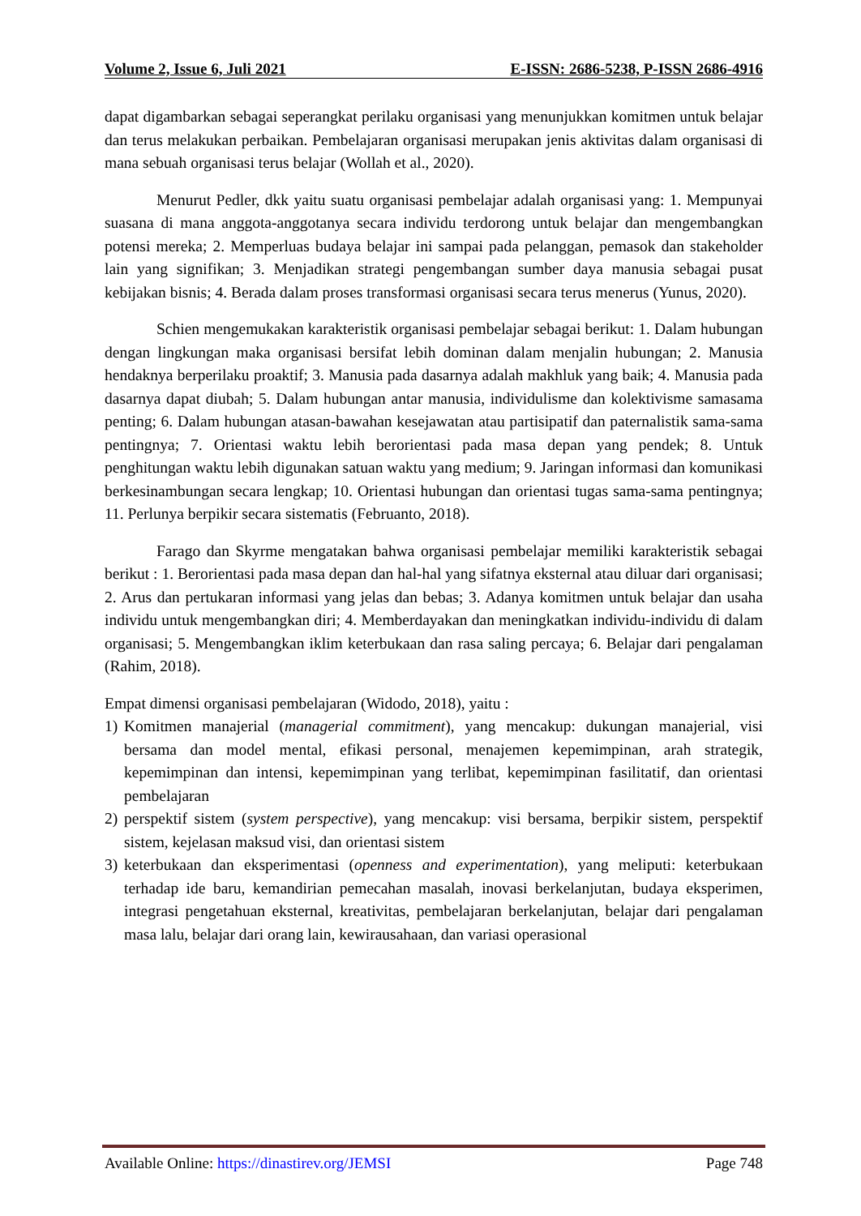Volume 2, Issue 6, Juli 2021 E-ISSN: 2686-5238, P-ISSN 2686-4916
dapat digambarkan sebagai seperangkat perilaku organisasi yang menunjukkan komitmen untuk belajar dan terus melakukan perbaikan. Pembelajaran organisasi merupakan jenis aktivitas dalam organisasi di mana sebuah organisasi terus belajar (Wollah et al., 2020).
Menurut Pedler, dkk yaitu suatu organisasi pembelajar adalah organisasi yang: 1. Mempunyai suasana di mana anggota-anggotanya secara individu terdorong untuk belajar dan mengembangkan potensi mereka; 2. Memperluas budaya belajar ini sampai pada pelanggan, pemasok dan stakeholder lain yang signifikan; 3. Menjadikan strategi pengembangan sumber daya manusia sebagai pusat kebijakan bisnis; 4. Berada dalam proses transformasi organisasi secara terus menerus (Yunus, 2020).
Schien mengemukakan karakteristik organisasi pembelajar sebagai berikut: 1. Dalam hubungan dengan lingkungan maka organisasi bersifat lebih dominan dalam menjalin hubungan; 2. Manusia hendaknya berperilaku proaktif; 3. Manusia pada dasarnya adalah makhluk yang baik; 4. Manusia pada dasarnya dapat diubah; 5. Dalam hubungan antar manusia, individulisme dan kolektivisme samasama penting; 6. Dalam hubungan atasan-bawahan kesejawatan atau partisipatif dan paternalistik sama-sama pentingnya; 7. Orientasi waktu lebih berorientasi pada masa depan yang pendek; 8. Untuk penghitungan waktu lebih digunakan satuan waktu yang medium; 9. Jaringan informasi dan komunikasi berkesinambungan secara lengkap; 10. Orientasi hubungan dan orientasi tugas sama-sama pentingnya; 11. Perlunya berpikir secara sistematis (Februanto, 2018).
Farago dan Skyrme mengatakan bahwa organisasi pembelajar memiliki karakteristik sebagai berikut : 1. Berorientasi pada masa depan dan hal-hal yang sifatnya eksternal atau diluar dari organisasi; 2. Arus dan pertukaran informasi yang jelas dan bebas; 3. Adanya komitmen untuk belajar dan usaha individu untuk mengembangkan diri; 4. Memberdayakan dan meningkatkan individu-individu di dalam organisasi; 5. Mengembangkan iklim keterbukaan dan rasa saling percaya; 6. Belajar dari pengalaman (Rahim, 2018).
Empat dimensi organisasi pembelajaran (Widodo, 2018), yaitu :
1) Komitmen manajerial (managerial commitment), yang mencakup: dukungan manajerial, visi bersama dan model mental, efikasi personal, menajemen kepemimpinan, arah strategik, kepemimpinan dan intensi, kepemimpinan yang terlibat, kepemimpinan fasilitatif, dan orientasi pembelajaran
2) perspektif sistem (system perspective), yang mencakup: visi bersama, berpikir sistem, perspektif sistem, kejelasan maksud visi, dan orientasi sistem
3) keterbukaan dan eksperimentasi (openness and experimentation), yang meliputi: keterbukaan terhadap ide baru, kemandirian pemecahan masalah, inovasi berkelanjutan, budaya eksperimen, integrasi pengetahuan eksternal, kreativitas, pembelajaran berkelanjutan, belajar dari pengalaman masa lalu, belajar dari orang lain, kewirausahaan, dan variasi operasional
Available Online: https://dinastirev.org/JEMSI Page 748